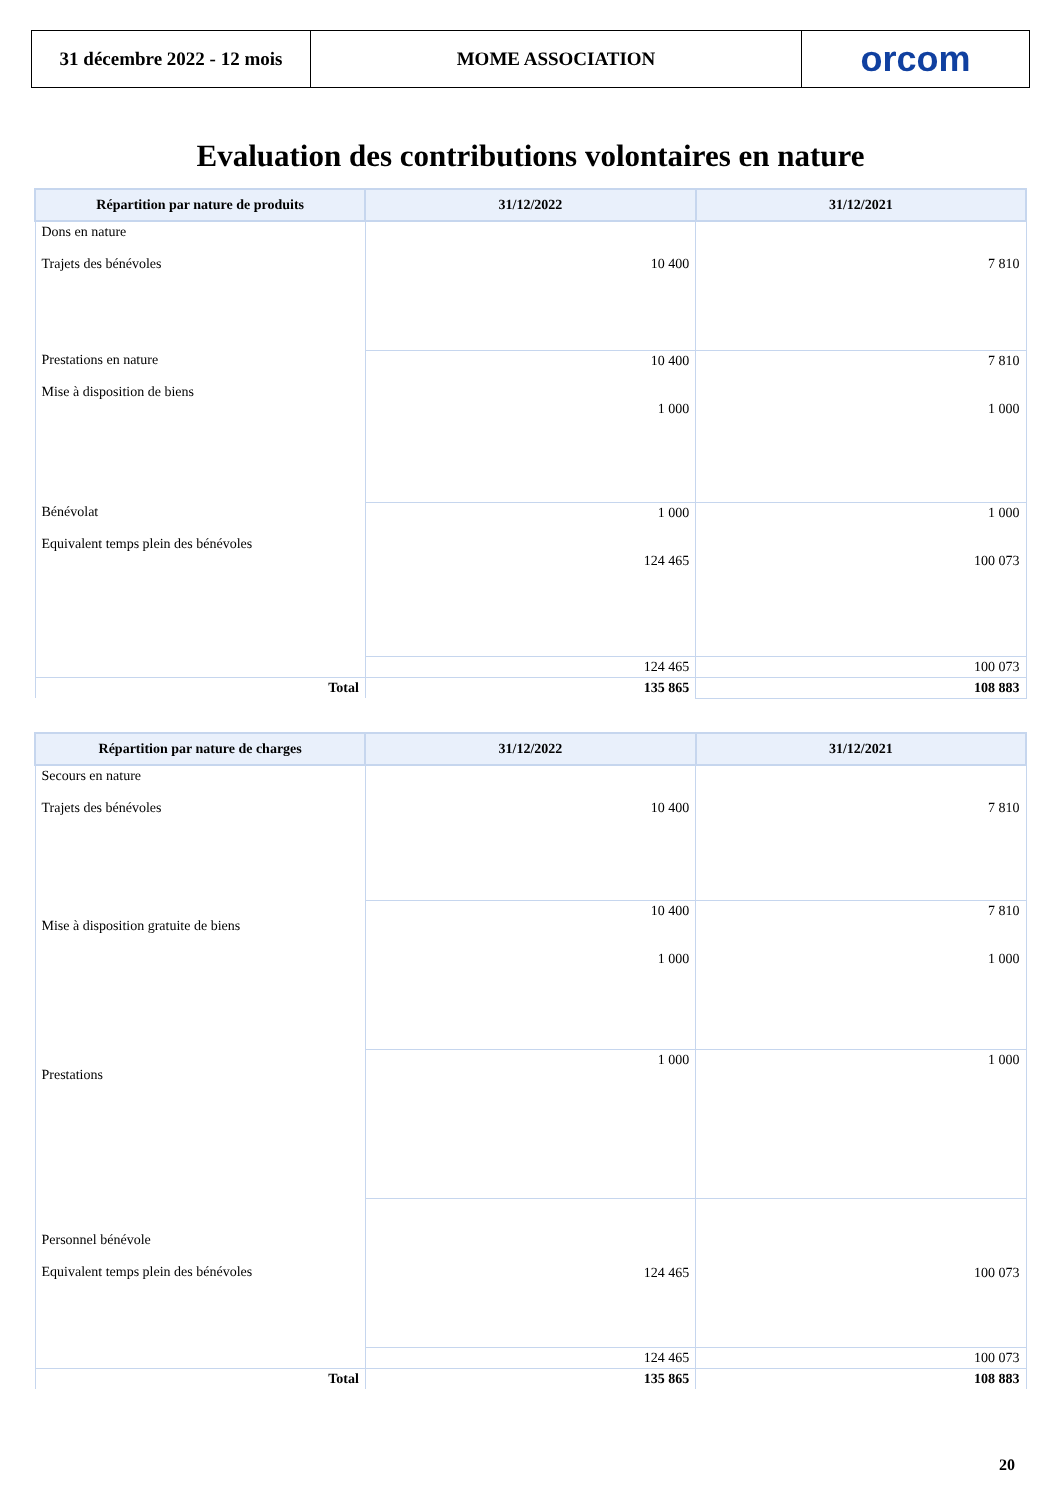31 décembre 2022 - 12 mois
MOME ASSOCIATION orcom
Evaluation des contributions volontaires en nature
| Répartition par nature de produits | 31/12/2022 | 31/12/2021 |
| --- | --- | --- |
| Dons en nature Trajets des bénévoles | 10 400 | 7 810 |
| Prestations en nature Mise à disposition de biens | 10 400 1 000 | 7 810 1 000 |
| Bénévolat Equivalent temps plein des bénévoles | 1 000 124 465 | 1 000 100 073 |
| | 124 465 | 100 073 |
| Total | 135 865 | 108 883 |
| Répartition par nature de charges | 31/12/2022 | 31/12/2021 |
| --- | --- | --- |
| Secours en nature Trajets des bénévoles | 10 400 | 7 810 |
| Mise à disposition gratuite de biens | 10 400 1 000 | 7 810 1 000 |
| Prestations | 1 000 | 1 000 |
| Personnel bénévole Equivalent temps plein des bénévoles | 124 465 | 100 073 |
| | 124 465 | 100 073 |
| Total | 135 865 | 108 883 |
20